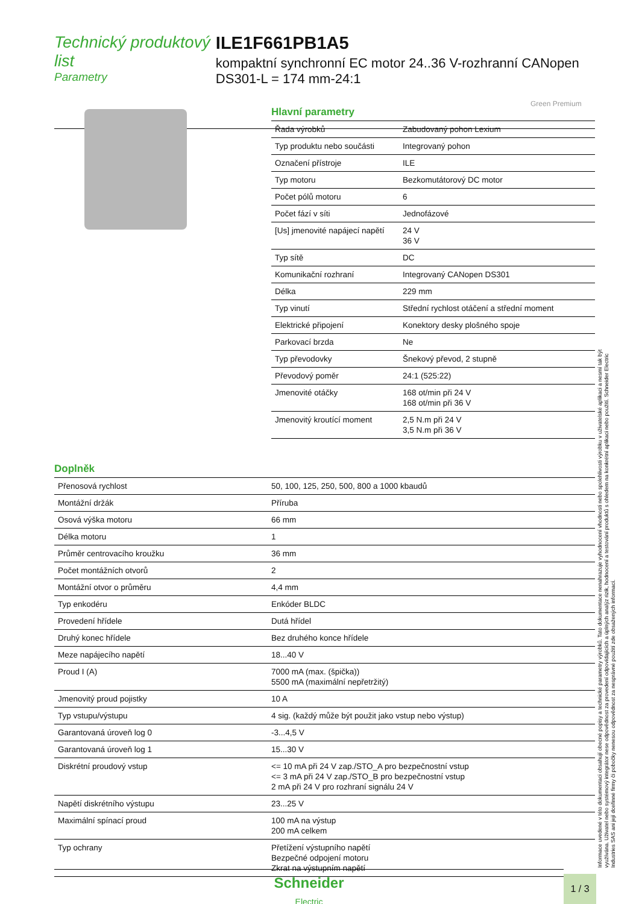Technický produktový list
Parametry
ILE1F661PB1A5
kompaktní synchronní EC motor 24..36 V-rozhranní CANopen DS301-L = 174 mm-24:1
Green Premium
Hlavní parametry
| Řada výrobků | Zabudovaný pohon Lexium |
| Typ produktu nebo součásti | Integrovaný pohon |
| Označení přístroje | ILE |
| Typ motoru | Bezkomutátorový DC motor |
| Počet pólů motoru | 6 |
| Počet fází v síti | Jednofázové |
| [Us] jmenovité napájecí napětí | 24 V 36 V |
| Typ sítě | DC |
| Komunikační rozhraní | Integrovaný CANopen DS301 |
| Délka | 229 mm |
| Typ vinutí | Střední rychlost otáčení a střední moment |
| Elektrické připojení | Konektory desky plošného spoje |
| Parkovací brzda | Ne |
| Typ převodovky | Šnekový převod, 2 stupně |
| Převodový poměr | 24:1 (525:22) |
| Jmenovité otáčky | 168 ot/min při 24 V 168 ot/min při 36 V |
| Jmenovitý kroutící moment | 2,5 N.m při 24 V 3,5 N.m při 36 V |
Doplněk
| Přenosová rychlost | 50, 100, 125, 250, 500, 800 a 1000 kbaudů |
| Montážní držák | Příruba |
| Osová výška motoru | 66 mm |
| Délka motoru | 1 |
| Průměr centrovacího kroužku | 36 mm |
| Počet montážních otvorů | 2 |
| Montážní otvor o průměru | 4,4 mm |
| Typ enkodéru | Enkóder BLDC |
| Provedení hřídele | Dutá hřídel |
| Druhý konec hřídele | Bez druhého konce hřídele |
| Meze napájecího napětí | 18...40 V |
| Proud I (A) | 7000 mA (max. (špička)) 5500 mA (maximální nepřetržitý) |
| Jmenovitý proud pojistky | 10 A |
| Typ vstupu/výstupu | 4 sig. (každý může být použit jako vstup nebo výstup) |
| Garantovaná úroveň log 0 | -3...4,5 V |
| Garantovaná úroveň log 1 | 15...30 V |
| Diskrétní proudový vstup | <= 10 mA při 24 V zap./STO_A pro bezpečnostní vstup <= 3 mA při 24 V zap./STO_B pro bezpečnostní vstup 2 mA při 24 V pro rozhraní signálu 24 V |
| Napětí diskrétního výstupu | 23...25 V |
| Maximální spínací proud | 100 mA na výstup 200 mA celkem |
| Typ ochrany | Přetížení výstupního napětí Bezpečné odpojení motoru Zkrat na výstupním napětí |
Informace uvedené v této dokumentaci obsahují obecné popisy a technické parametry výrobků. Tato dokumentace nenahrazuje vyhodnocení vhodnosti nebo spolehlivosti výrobku v uživatelské aplikaci a nesmí tak být využívána. Uživatel nebo systémový integrátor nese odpovědnost za provedení odpovídajících a úplných analýz rizik, hodnocení a testování produktů s ohledem na konkrétní aplikaci nebo použití. Schneider Electric Industries SAS ani její dceřinné firmy či pobočky nenesou odpovědnost za nesprávné použití zde obsažených informací.
Schneider
Electric
1 / 3